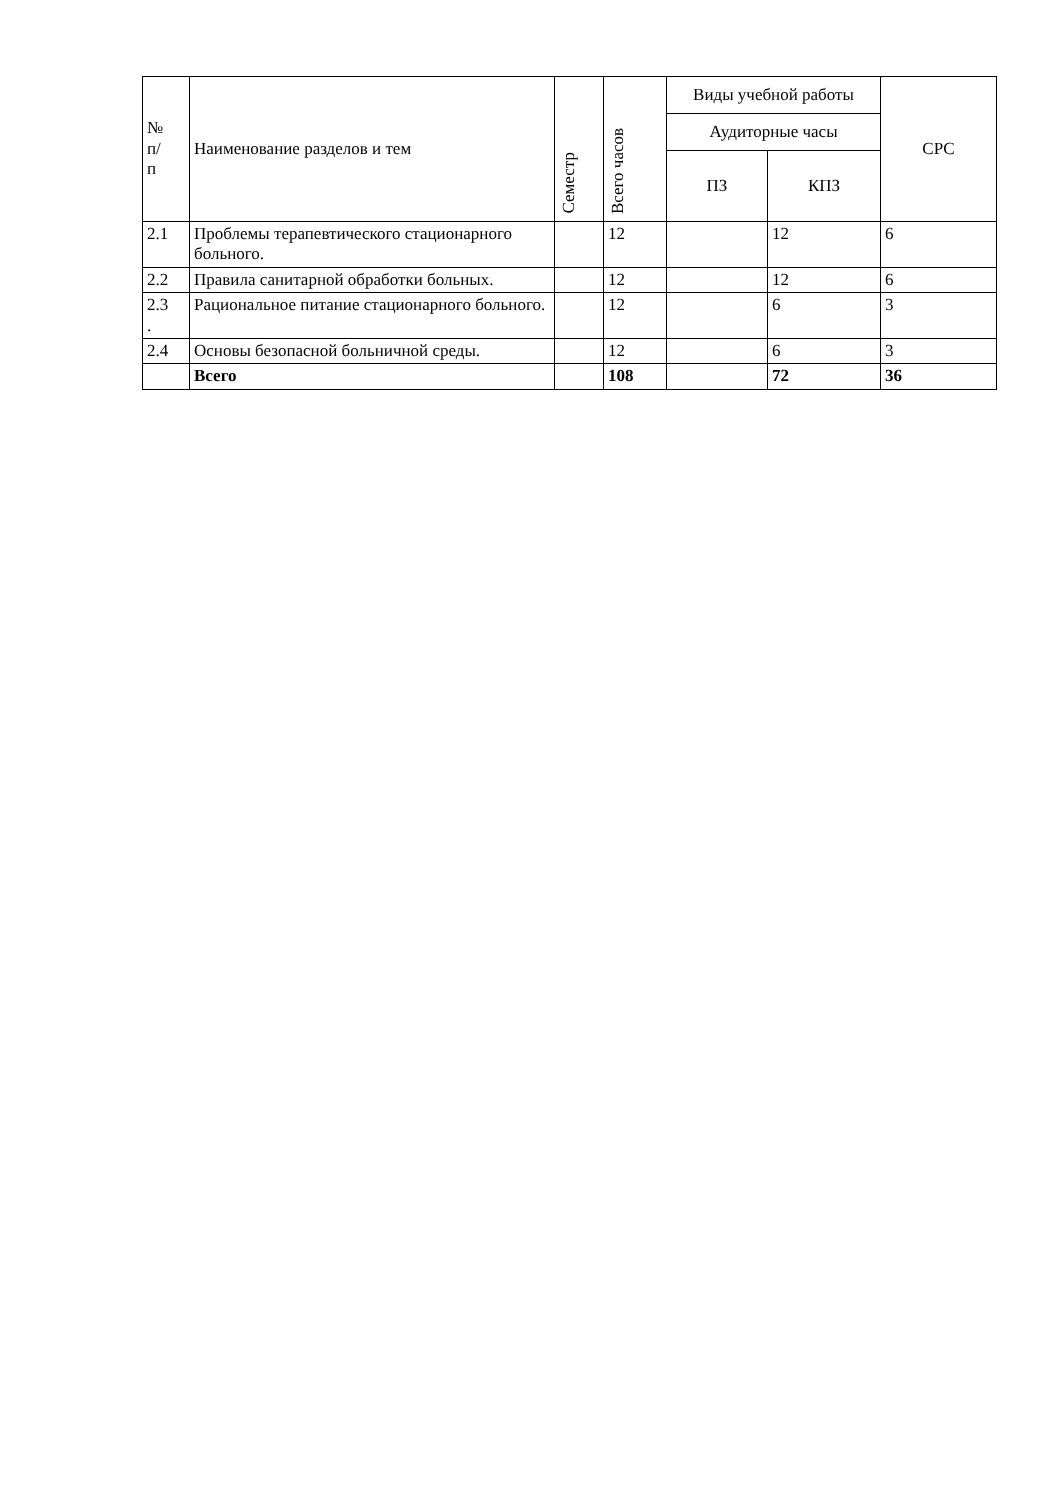| № п/ п | Наименование разделов и тем | Семестр | Всего часов | Виды учебной работы | | СРС |
| --- | --- | --- | --- | --- | --- | --- |
| | | | | Аудиторные часы | | |
| | | | | ПЗ | КПЗ | |
| 2.1 | Проблемы терапевтического стационарного больного. | | 12 | | 12 | 6 |
| 2.2 | Правила санитарной обработки больных. | | 12 | | 12 | 6 |
| 2.3 . | Рациональное питание стационарного больного. | | 12 | | 6 | 3 |
| 2.4 | Основы безопасной больничной среды. | | 12 | | 6 | 3 |
| | Всего | | 108 | | 72 | 36 |